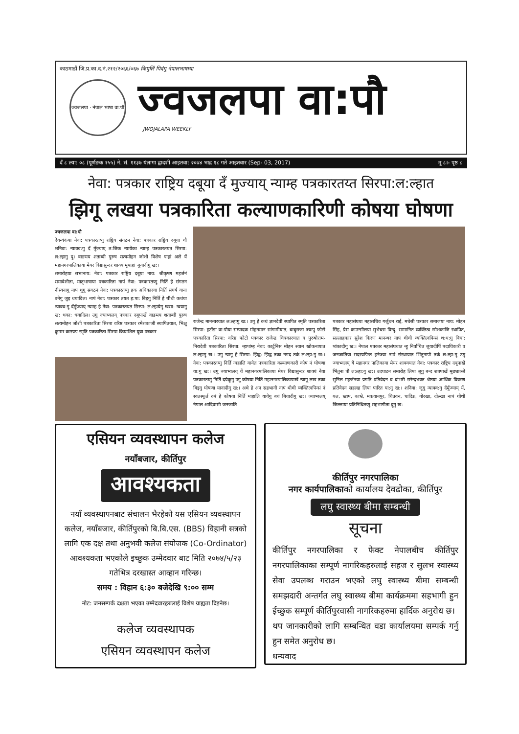काठमाडौं जि.प्र.का.द.नं.२१२/२०६६/०६७ किपुलिं पिदंगु नेपालभाषाया
ज्वजलपा · नेपाल भाषा वा:पौ
ज्वजलपा वा:पौ
JWOJALAPA WEEKLY
दँ ८ ल्या: ०८ (पूर्णङक १५५) ने. सं. ११३७ यंलागा द्वादशी आइतवा: २०७४ भाद्र १८ गते आइतवार (Sep- 03, 2017) मू ८।- पृष्ठ ८
नेवा: पत्रकार राष्ट्रिय दबूया दँ मुज्याय् न्याम्ह पत्रकारतय्त सिरपा:ल:ल्हात
झिगू लखया पत्रकारिता कल्याणकारिणी कोषया घोषणा
ज्वजलपा वा:पौ
देयन्यंकंया नेवा: पत्रकारतय्गु राष्ट्रिय संगठन नेवा: पत्रकार राष्ट्रिय दबूया थौ शनिवा: न्याक्व:गु दँ मुँज्याय् त:जिक न्यायेका न्याम्ह पत्रकारतयत सिरपा: ल:ल्हागु दु। वाङमय शताब्दी पुरुष सत्यमोहन जोशी विशेष पाहां अले यें महानगरपालिकाया मेयर विद्यासुन्दर शाक्य मूपाहां जुयादीगु ख:।
समारोहया सभानाय: नेवा: पत्रकार राष्ट्रिय दबूया नाय: श्रीकृष्ण महर्जनं समावेशीता, मातृभाषाया पत्रकारिता नापं नेवा: पत्रकारतय्गु निर्ति हे संगठन नीस्वनागु नापं थुगु संगठनं नेवा: पत्रकारतय्गु हक अधिकारया निर्ति संघर्ष याना वनेगु जुइ धयादिल। नापं नेवा: पत्रकार तयत ह:पा: बिइगु निर्ति हे थीथी कथंया न्याक्व:गु दँमुँज्याय् न्याम्ह हे नेवा: पत्रकारतयत सिरपा: ल:ल्हायेगु ग्वसा: ग्वयागु ख: धका: धयादिल। उगु ज्याभ्वलय् पत्रकार दबूपाखें वाङमय शताब्दी पुरुष सत्यमोहन जोशी पत्रकारिता सिरपा वरिष्ठ पत्रकार रमेशकाजी स्थापितयात, भिक्षु कुमार कास्यप स्मृति पत्रकारिता सिरपा क्रियाशिल युवा पत्रकार
राजेन्द्र मानन्धरयात ल:ल्हागु ख:। उगु हे कथं ज्ञानदेवी स्थापित स्मृति पत्रकारिता सिरपा: हटौंडा वा:पौया सम्पादक मोहनमान सांगामीयात, बाबुराजा ज्यापु फोटो पत्रकारिता सिरपा: वरिष्ठ फोटो पत्रकार राजेन्द्र चित्रकारयात व पुरुषोत्तम-निरादेवी पत्रकारिता सिरपा: न्हापांम्ह नेवा: कार्टुनिस मोहन श्याम खोकनायात ल:ल्हागु ख:। उगु न्यागू हे सिरपा: झिद्व: झिद्व तका नगद तकं ल:ल्हा:गु ख:। नेवा: पत्रकारतय्गु निर्ति ग्वहालि यायेत पत्रकारिता कल्याणकारी कोष नं घोषणा या:गु ख:। उगु ज्याभ्वलय् यें महानगरपालिकाया मेयर विद्यासुन्दर शाक्यं नेवा पत्रकारतय्गु निर्ति दयेकूगु उगु कोषया निर्ति महानगरपालिकापाखें न्यागू लख तका बिइगु घोषणा यानादीगु ख:। अथे हे अन सहभागी नापं थीथी व्यक्तित्वपिन्सं नं स्वतस्फूर्त रुपं हे कोषया निर्ति ग्वहालि यायेगु बचं बियादीगु ख:। ज्याभ्वलय् नेपाल आदिवासी जनजाति
पत्रकार महासंघया महासचिव गर्जुधन राई, मधेसी पत्रकार समाजया नाय: मोहन सिंह, प्रेस काउन्सीलया सुभेच्छा विन्दु, सम्मानित व्यक्तित्व रमेशकाजि स्थापित, सल्लाहकार सुरेश किरण मानन्धर नापं थीथी व्यक्तित्वपिन्सं थ:थ:गु बिचा: प्वंकादीगु ख:। नेपाल पत्रकार महासंघयात न्हू निर्वाचित जुयादीपिं पदाधिकारी व जनजातिया सदस्यपिन्त हनेज्या नापं संस्थायात भिंतुनापौ तकं ल:ल्हा:गु उगु ज्याभ्वलय् यें महानगर पालिकाया मेयर शाक्ययात नेवा: पत्रकार राष्ट्रिय दबूपाखें भिंतुना पौ ल:ल्हा:गु ख:। उदघाटन समारोह लिपा जूगु बन्द शत्रपाखें मूछ्याञ्जे सुनिल महर्जनया प्रगति प्रतिवेदन व दांभरी सरेन्द्रभक्त श्रेष्ठया आर्थिक विवरण प्रतिवेदन सहलह लिपा पारित या:गु ख:। शनिवा: जूगु न्याक्व:गु दँमुँज्याय् यें, यल, ख्वप, काभ्रे, मकवानपुर, चितवन, धादिङ, गोरखा, दोल्खा नापं थीथी जिल्लाया प्रतिनिधितय्गु सहभागीता दुगु ख:
एसियन व्यवस्थापन कलेज
नयाँबजार, कीर्तिपुर
आवश्यकता
नयाँ व्यवस्थापनबाट संचालन भैरहेको यस एसियन व्यवस्थापन कलेज, नयाँबजार, कीर्तिपुरको बि.बि.एस. (BBS) विहानी सत्रको लागि एक दक्ष तथा अनुभवी कलेज संयोजक (Co-Ordinator) आवश्यकता भएकोले इच्छुक उम्मेदवार बाट मिति २०७४/५/२३ गतेभित्र दरखास्त आव्हान गरिन्छ।
समय : विहान ६:३० बजेदेखि ९:०० सम्म
नोट: जनसम्पर्क दक्षता भएका उम्मेदवारहरुलाई विशेष ग्राह्यता दिइनेछ।
कलेज व्यवस्थापक
एसियन व्यवस्थापन कलेज
कीर्तिपुर नगरपालिका
नगर कार्यपालिकाको कार्यालय देवढोका, कीर्तिपुर
लघु स्वास्थ्य बीमा सम्बन्धी
सूचना
कीर्तिपुर नगरपालिका र फेक्ट नेपालबीच कीर्तिपुर नगरपालिकाका सम्पूर्ण नागरिकहरुलाई सहज र सुलभ स्वास्थ्य सेवा उपलब्ध गराउन भएको लघु स्वास्थ्य बीमा सम्बन्धी समझदारी अन्तर्गत लघु स्वास्थ्य बीमा कार्यक्रममा सहभागी हुन ईच्छुक सम्पूर्ण कीर्तिपुरवासी नागरिकहरुमा हार्दिक अनुरोध छ।
थप जानकारीको लागि सम्बन्धित वडा कार्यालयमा सम्पर्क गर्नु हुन समेत अनुरोध छ।
धन्यवाद